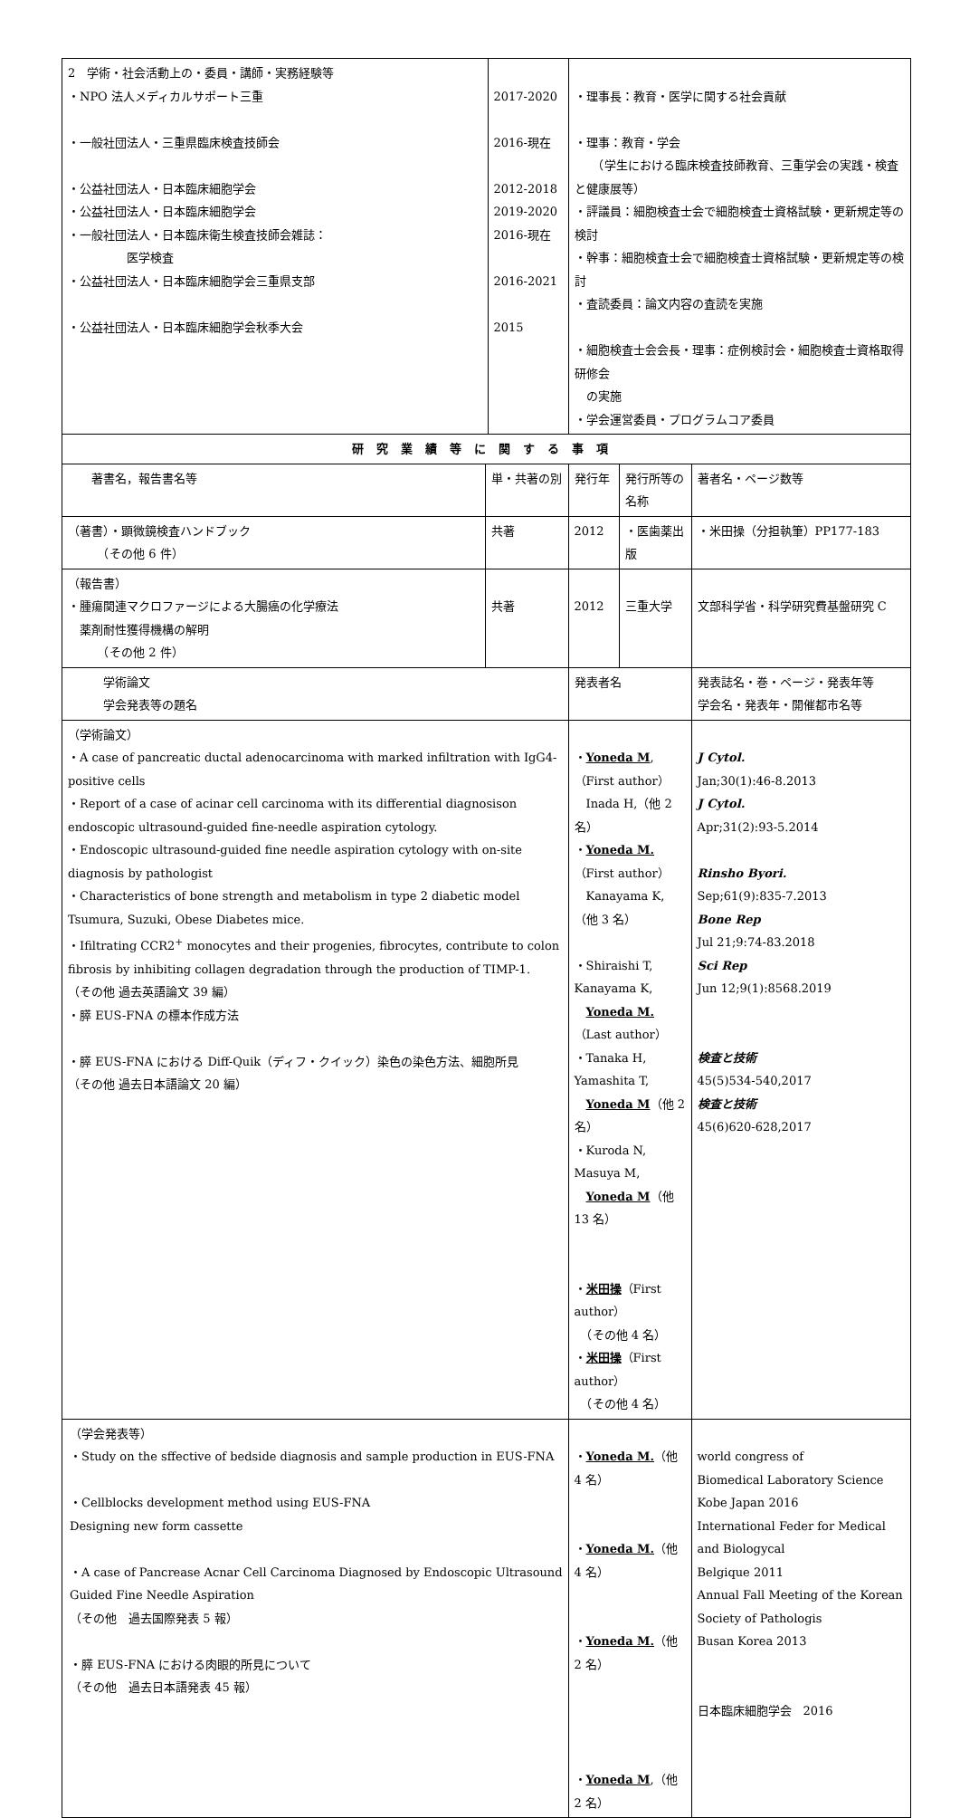| 2 学術・社会活動上の・委員・講師・実務経験等 ・NPO 法人メディカルサポート三重 ・一般社団法人・三重県臨床検査技師会 ・公益社団法人・日本臨床細胞学会 ・公益社団法人・日本臨床細胞学会 ・一般社団法人・日本臨床衛生検査技師会雑誌： 医学検査 ・公益社団法人・日本臨床細胞学会三重県支部 ・公益社団法人・日本臨床細胞学会秋季大会 | | 2017-2020 2016-現在 2012-2018 2019-2020 2016-現在 2016-2021 2015 | ・理事長：教育・医学に関する社会貢献 ・理事：教育・学会 （学生における臨床検査技師教育、三重学会の実践・検査と健康展等） ・評議員：細胞検査士会で細胞検査士資格試験・更新規定等の検討 ・幹事：細胞検査士会で細胞検査士資格試験・更新規定等の検討 ・査読委員：論文内容の査読を実施 ・細胞検査士会会長・理事：症例検討会・細胞検査士資格取得研修会 の実施 ・学会運営委員・プログラムコア委員 | | |
| 研究業績等に関する事項 | | | | | |
| 著書名，報告書名等 | 単・共著の別 | | 発行年 | 発行所等の名称 | 著者名・ページ数等 |
| （著書）・顕微鏡検査ハンドブック （その他 6 件） | 共著 | | 2012 | ・医歯薬出版 | ・米田操（分担執筆）PP177-183 |
| （報告書） ・腫瘍関連マクロファージによる大腸癌の化学療法 薬剤耐性獲得機構の解明 （その他 2 件） | 共著 | | 2012 | 三重大学 | 文部科学省・科学研究費基盤研究 C |
| 学術論文 学会発表等の題名 | | | 発表者名 | | 発表誌名・巻・ページ・発表年等 学会名・発表年・開催都市名等 |
| （学術論文） ・A case of pancreatic ductal adenocarcinoma with marked infiltration with IgG4-positive cells ・Report of a case of acinar cell carcinoma with its differential diagnosison endoscopic ultrasound-guided fine-needle aspiration cytology. ・Endoscopic ultrasound-guided fine needle aspiration cytology with on-site diagnosis by pathologist ・Characteristics of bone strength and metabolism in type 2 diabetic model Tsumura, Suzuki, Obese Diabetes mice. ・Ifiltrating CCR2<sup>+</sup> monocytes and their progenies, fibrocytes, contribute to colon fibrosis by inhibiting collagen degradation through the production of TIMP-1. （その他 過去英語論文 39 編） ・膵 EUS-FNA の標本作成方法 ・膵 EUS-FNA における Diff-Quik（ディフ・クイック）染色の染色方法、細胞所見 （その他 過去日本語論文 20 編） | | | ・ Yoneda M ,（First author） Inada H,（他 2 名） ・ Yoneda M. （First author） Kanayama K,（他 3 名） ・Shiraishi T, Kanayama K, Yoneda M. （Last author） ・Tanaka H, Yamashita T, Yoneda M （他 2 名） ・Kuroda N, Masuya M, Yoneda M （他 13 名） ・ 米田操 （First author） （その他 4 名） ・ 米田操 （First author） （その他 4 名） | | J Cytol. Jan;30(1):46-8.2013 J Cytol. Apr;31(2):93-5.2014 Rinsho Byori. Sep;61(9):835-7.2013 Bone Rep Jul 21;9:74-83.2018 Sci Rep Jun 12;9(1):8568.2019 検査と技術 45(5)534-540,2017 検査と技術 45(6)620-628,2017 |
| （学会発表等） ・Study on the sffective of bedside diagnosis and sample production in EUS-FNA ・Cellblocks development method using EUS-FNA Designing new form cassette ・A case of Pancrease Acnar Cell Carcinoma Diagnosed by Endoscopic Ultrasound Guided Fine Needle Aspiration （その他 過去国際発表 5 報） ・膵 EUS-FNA における肉眼的所見について （その他 過去日本語発表 45 報） | | | ・ Yoneda M. （他 4 名） ・ Yoneda M. （他 4 名） ・ Yoneda M. （他 2 名） ・ Yoneda M ,（他 2 名） | | world congress of Biomedical Laboratory Science Kobe Japan 2016 International Feder for Medical and Biologycal Belgique 2011 Annual Fall Meeting of the Korean Society of Pathologis Busan Korea 2013 日本臨床細胞学会 2016 |